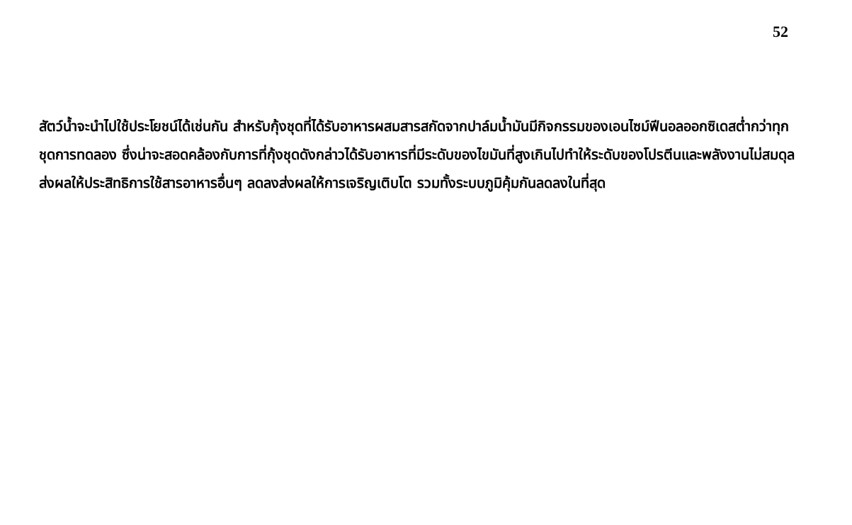52
สัตว์น้ำจะนำไปใช้ประโยชน์ได้เช่นกัน สำหรับกุ้งชุดที่ได้รับอาหารผสมสารสกัดจากปาล์มน้ำมันมีกิจกรรมของเอนไซม์ฟีนอลออกซิเดสต่ำกว่าทุกชุดการทดลอง ซึ่งน่าจะสอดคล้องกับการที่กุ้งชุดดังกล่าวได้รับอาหารที่มีระดับของไขมันที่สูงเกินไปทำให้ระดับของโปรตีนและพลังงานไม่สมดุล ส่งผลให้ประสิทธิการใช้สารอาหารอื่นๆ ลดลงส่งผลให้การเจริญเติบโต รวมทั้งระบบภูมิคุ้มกันลดลงในที่สุด